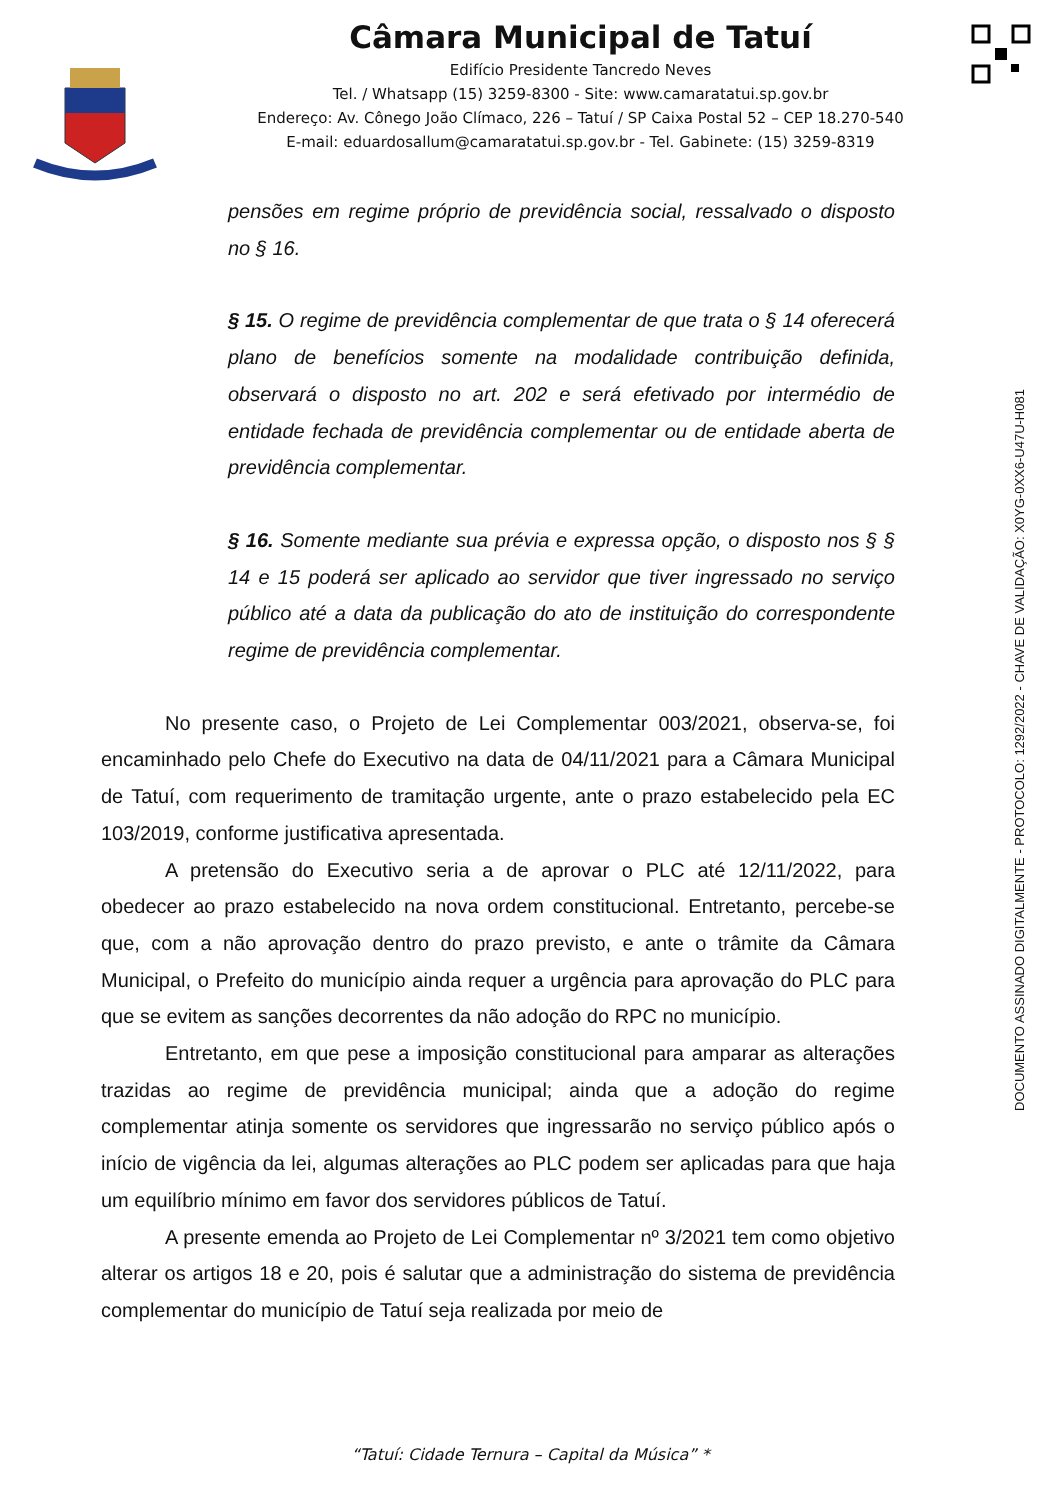Câmara Municipal de Tatuí
Edifício Presidente Tancredo Neves
Tel. / Whatsapp (15) 3259-8300 - Site: www.camaratatui.sp.gov.br
Endereço: Av. Cônego João Clímaco, 226 – Tatuí / SP Caixa Postal 52 – CEP 18.270-540
E-mail: eduardosallum@camaratatui.sp.gov.br - Tel. Gabinete: (15) 3259-8319
pensões em regime próprio de previdência social, ressalvado o disposto no § 16.
§ 15. O regime de previdência complementar de que trata o § 14 oferecerá plano de benefícios somente na modalidade contribuição definida, observará o disposto no art. 202 e será efetivado por intermédio de entidade fechada de previdência complementar ou de entidade aberta de previdência complementar.
§ 16. Somente mediante sua prévia e expressa opção, o disposto nos § § 14 e 15 poderá ser aplicado ao servidor que tiver ingressado no serviço público até a data da publicação do ato de instituição do correspondente regime de previdência complementar.
No presente caso, o Projeto de Lei Complementar 003/2021, observa-se, foi encaminhado pelo Chefe do Executivo na data de 04/11/2021 para a Câmara Municipal de Tatuí, com requerimento de tramitação urgente, ante o prazo estabelecido pela EC 103/2019, conforme justificativa apresentada.
A pretensão do Executivo seria a de aprovar o PLC até 12/11/2022, para obedecer ao prazo estabelecido na nova ordem constitucional. Entretanto, percebe-se que, com a não aprovação dentro do prazo previsto, e ante o trâmite da Câmara Municipal, o Prefeito do município ainda requer a urgência para aprovação do PLC para que se evitem as sanções decorrentes da não adoção do RPC no município.
Entretanto, em que pese a imposição constitucional para amparar as alterações trazidas ao regime de previdência municipal; ainda que a adoção do regime complementar atinja somente os servidores que ingressarão no serviço público após o início de vigência da lei, algumas alterações ao PLC podem ser aplicadas para que haja um equilíbrio mínimo em favor dos servidores públicos de Tatuí.
A presente emenda ao Projeto de Lei Complementar nº 3/2021 tem como objetivo alterar os artigos 18 e 20, pois é salutar que a administração do sistema de previdência complementar do município de Tatuí seja realizada por meio de
DOCUMENTO ASSINADO DIGITALMENTE - PROTOCOLO: 1292/2022 - CHAVE DE VALIDAÇÃO: X0YG-0XX6-U47U-H081
“Tatuí: Cidade Ternura – Capital da Música” *